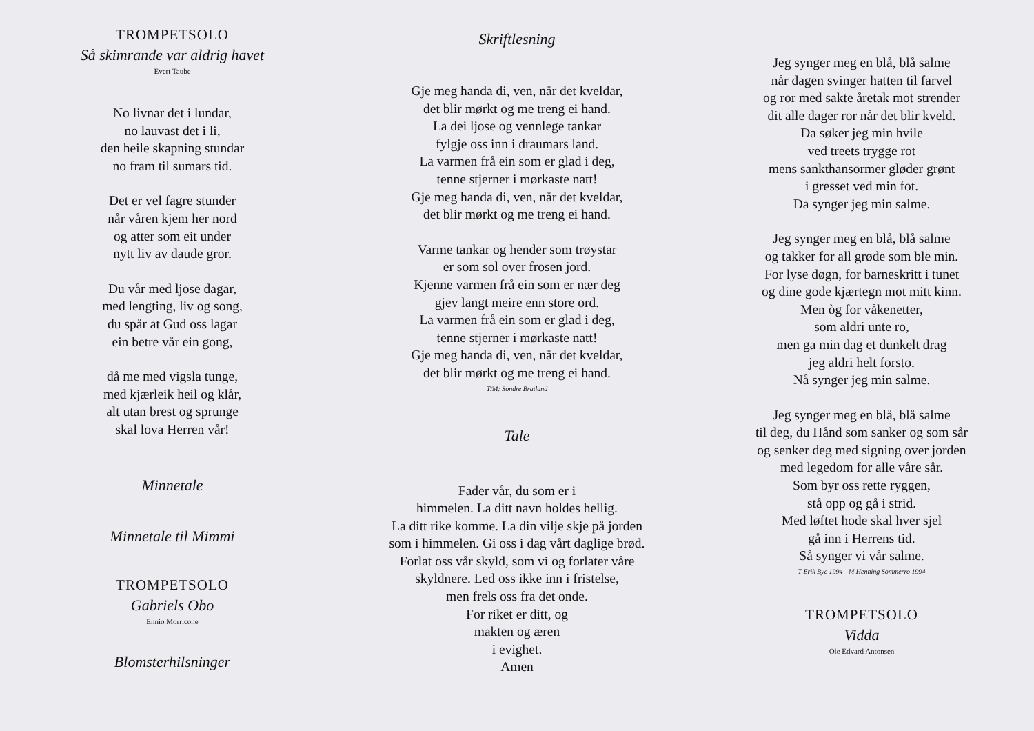TROMPETSOLO
Så skimrande var aldrig havet
Evert Taube
No livnar det i lundar,
no lauvast det i li,
den heile skapning stundar
no fram til sumars tid.
Det er vel fagre stunder
når våren kjem her nord
og atter som eit under
nytt liv av daude gror.
Du vår med ljose dagar,
med lengting, liv og song,
du spår at Gud oss lagar
ein betre vår ein gong,
då me med vigsla tunge,
med kjærleik heil og klår,
alt utan brest og sprunge
skal lova Herren vår!
Minnetale
Minnetale til Mimmi
TROMPETSOLO
Gabriels Obo
Ennio Morricone
Blomsterhilsninger
Skriftlesning
Gje meg handa di, ven, når det kveldar,
det blir mørkt og me treng ei hand.
La dei ljose og vennlege tankar
fylgje oss inn i draumars land.
La varmen frå ein som er glad i deg,
tenne stjerner i mørkaste natt!
Gje meg handa di, ven, når det kveldar,
det blir mørkt og me treng ei hand.
Varme tankar og hender som trøystar
er som sol over frosen jord.
Kjenne varmen frå ein som er nær deg
gjev langt meire enn store ord.
La varmen frå ein som er glad i deg,
tenne stjerner i mørkaste natt!
Gje meg handa di, ven, når det kveldar,
det blir mørkt og me treng ei hand.
T/M: Sondre Bratland
Tale
Fader vår, du som er i
himmelen. La ditt navn holdes hellig.
La ditt rike komme. La din vilje skje på jorden
som i himmelen. Gi oss i dag vårt daglige brød.
Forlat oss vår skyld, som vi og forlater våre
skyldnere. Led oss ikke inn i fristelse,
men frels oss fra det onde.
For riket er ditt, og
makten og æren
i evighet.
Amen
Jeg synger meg en blå, blå salme
når dagen svinger hatten til farvel
og ror med sakte åretak mot strender
dit alle dager ror når det blir kveld.
Da søker jeg min hvile
ved treets trygge rot
mens sankthansormer gløder grønt
i gresset ved min fot.
Da synger jeg min salme.
Jeg synger meg en blå, blå salme
og takker for all grøde som ble min.
For lyse døgn, for barneskritt i tunet
og dine gode kjærtegn mot mitt kinn.
Men òg for våkenetter,
som aldri unte ro,
men ga min dag et dunkelt drag
jeg aldri helt forsto.
Nå synger jeg min salme.
Jeg synger meg en blå, blå salme
til deg, du Hånd som sanker og som sår
og senker deg med signing over jorden
med legedom for alle våre sår.
Som byr oss rette ryggen,
stå opp og gå i strid.
Med løftet hode skal hver sjel
gå inn i Herrens tid.
Så synger vi vår salme.
T Erik Bye 1994 - M Henning Sommerro 1994
TROMPETSOLO
Vidda
Ole Edvard Antonsen